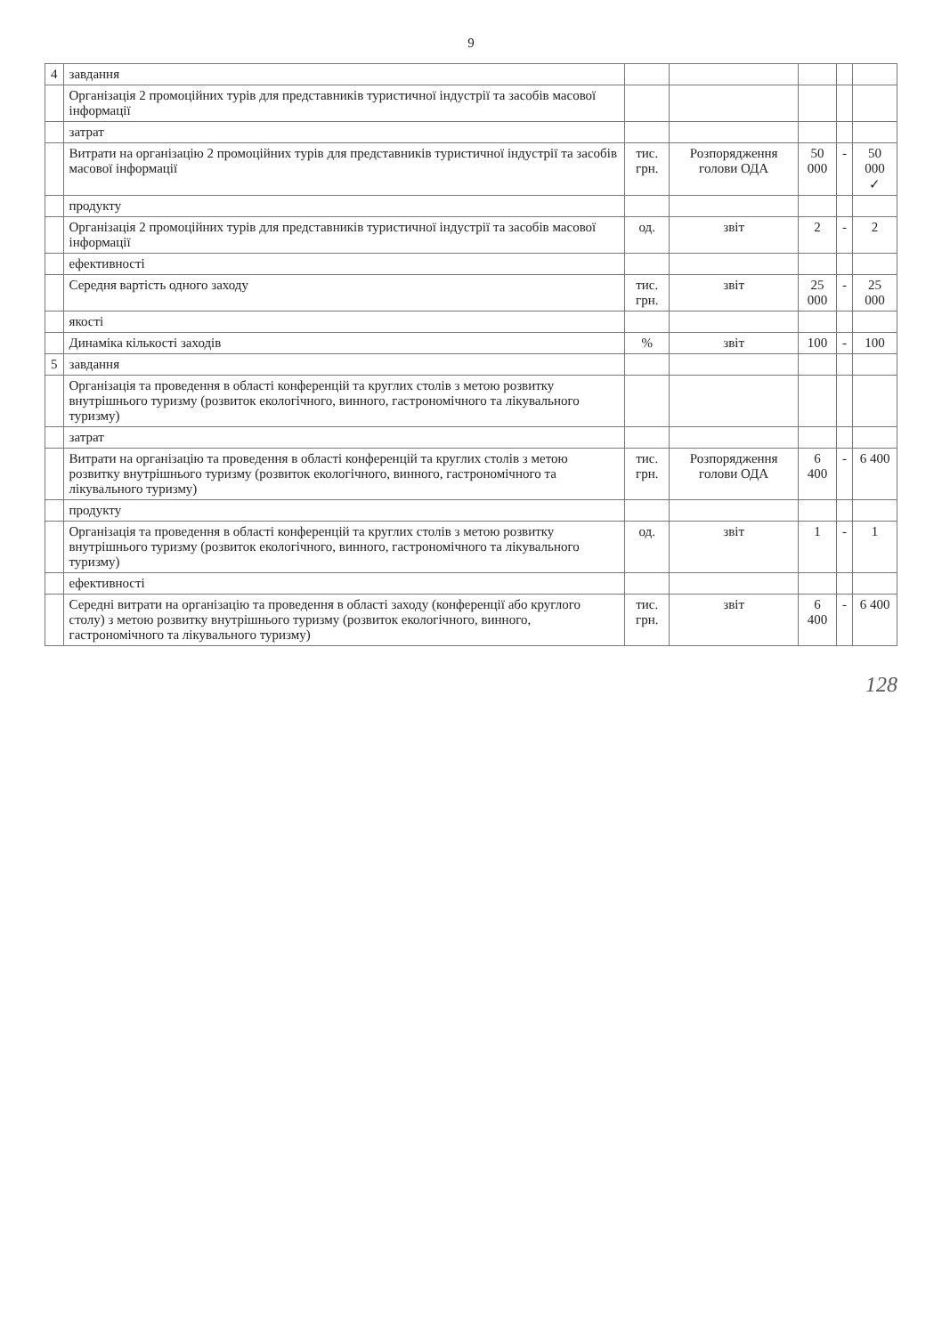9
| 4 | завдання | | | | | |
| | Організація 2 промоційних турів для представників туристичної індустрії та засобів масової інформації | | | | | |
| | затрат | | | | | |
| | Витрати на організацію 2 промоційних турів для представників туристичної індустрії та засобів масової інформації | тис. грн. | Розпорядження голови ОДА | 50 000 | - | 50 000 ✓ |
| | продукту | | | | | |
| | Організація 2 промоційних турів для представників туристичної індустрії та засобів масової інформації | од. | звіт | 2 | - | 2 |
| | ефективності | | | | | |
| | Середня вартість одного заходу | тис. грн. | звіт | 25 000 | - | 25 000 |
| | якості | | | | | |
| | Динаміка кількості заходів | % | звіт | 100 | - | 100 |
| 5 | завдання | | | | | |
| | Організація та проведення в області конференцій та круглих столів з метою розвитку внутрішнього туризму (розвиток екологічного, винного, гастрономічного та лікувального туризму) | | | | | |
| | затрат | | | | | |
| | Витрати на організацію та проведення в області конференцій та круглих столів з метою розвитку внутрішнього туризму (розвиток екологічного, винного, гастрономічного та лікувального туризму) | тис. грн. | Розпорядження голови ОДА | 6 400 | - | 6 400 |
| | продукту | | | | | |
| | Організація та проведення в області конференцій та круглих столів з метою розвитку внутрішнього туризму (розвиток екологічного, винного, гастрономічного та лікувального туризму) | од. | звіт | 1 | - | 1 |
| | ефективності | | | | | |
| | Середні витрати на організацію та проведення в області заходу (конференції або круглого столу) з метою розвитку внутрішнього туризму (розвиток екологічного, винного, гастрономічного та лікувального туризму) | тис. грн. | звіт | 6 400 | - | 6 400 |
128